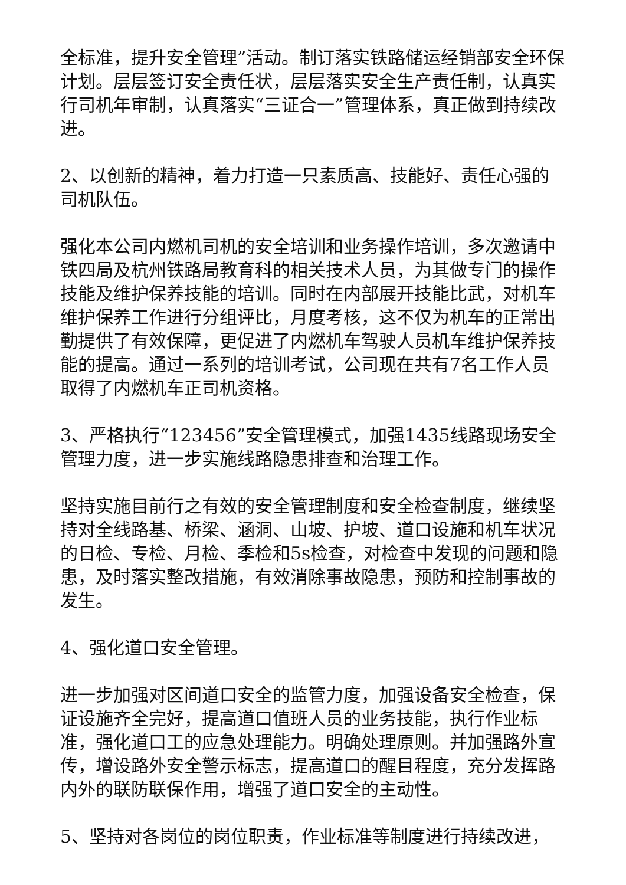全标准，提升安全管理”活动。制订落实铁路储运经销部安全环保计划。层层签订安全责任状，层层落实安全生产责任制，认真实行司机年审制，认真落实“三证合一”管理体系，真正做到持续改进。
2、以创新的精神，着力打造一只素质高、技能好、责任心强的司机队伍。
强化本公司内燃机司机的安全培训和业务操作培训，多次邀请中铁四局及杭州铁路局教育科的相关技术人员，为其做专门的操作技能及维护保养技能的培训。同时在内部展开技能比武，对机车维护保养工作进行分组评比，月度考核，这不仅为机车的正常出勤提供了有效保障，更促进了内燃机车驾驶人员机车维护保养技能的提高。通过一系列的培训考试，公司现在共有7名工作人员取得了内燃机车正司机资格。
3、严格执行“123456”安全管理模式，加强1435线路现场安全管理力度，进一步实施线路隐患排查和治理工作。
坚持实施目前行之有效的安全管理制度和安全检查制度，继续坚持对全线路基、桥梁、涵洞、山坡、护坡、道口设施和机车状况的日检、专检、月检、季检和5s检查，对检查中发现的问题和隐患，及时落实整改措施，有效消除事故隐患，预防和控制事故的发生。
4、强化道口安全管理。
进一步加强对区间道口安全的监管力度，加强设备安全检查，保证设施齐全完好，提高道口值班人员的业务技能，执行作业标准，强化道口工的应急处理能力。明确处理原则。并加强路外宣传，增设路外安全警示标志，提高道口的醒目程度，充分发挥路内外的联防联保作用，增强了道口安全的主动性。
5、坚持对各岗位的岗位职责，作业标准等制度进行持续改进，